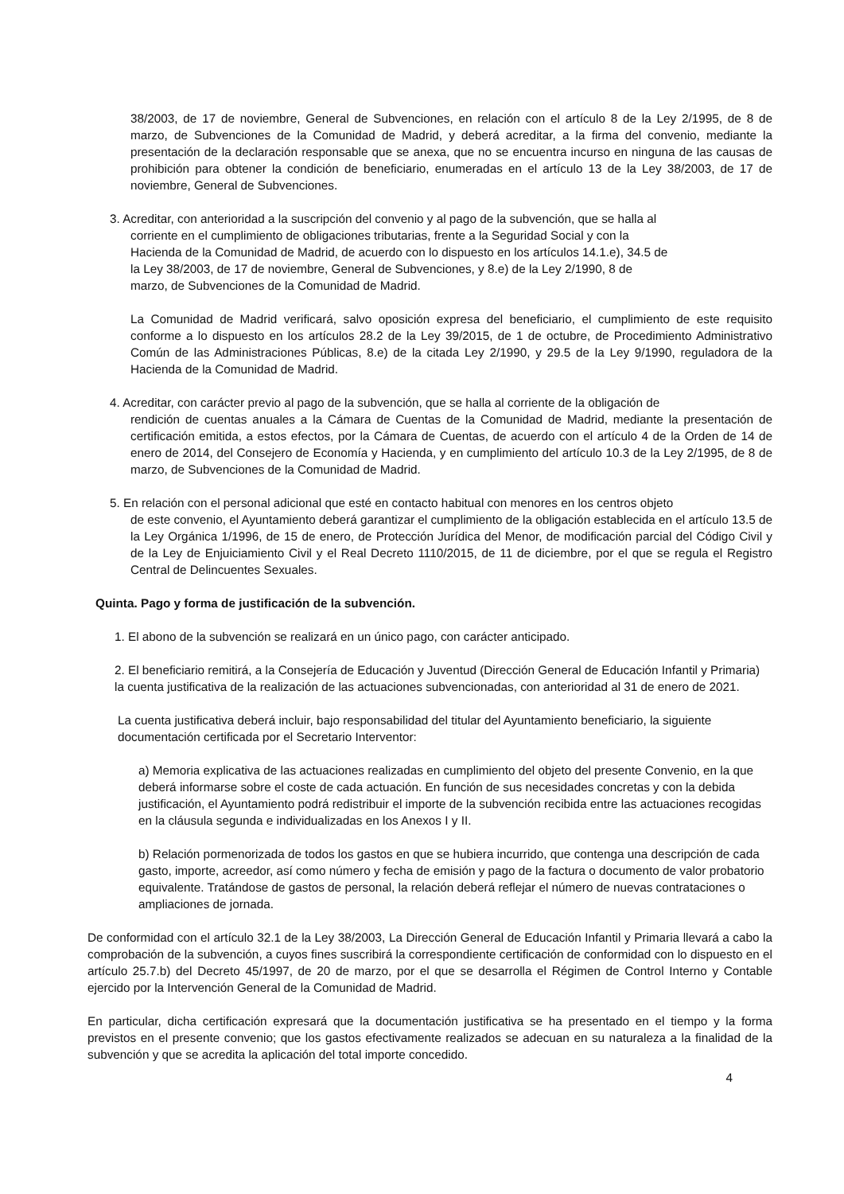38/2003, de 17 de noviembre, General de Subvenciones, en relación con el artículo 8 de la Ley 2/1995, de 8 de marzo, de Subvenciones de la Comunidad de Madrid, y deberá acreditar, a la firma del convenio, mediante la presentación de la declaración responsable que se anexa, que no se encuentra incurso en ninguna de las causas de prohibición para obtener la condición de beneficiario, enumeradas en el artículo 13 de la Ley 38/2003, de 17 de noviembre, General de Subvenciones.
3. Acreditar, con anterioridad a la suscripción del convenio y al pago de la subvención, que se halla al
corriente en el cumplimiento de obligaciones tributarias, frente a la Seguridad Social y con la
Hacienda de la Comunidad de Madrid, de acuerdo con lo dispuesto en los artículos 14.1.e), 34.5 de
la Ley 38/2003, de 17 de noviembre, General de Subvenciones, y 8.e) de la Ley 2/1990, 8 de
marzo, de Subvenciones de la Comunidad de Madrid.
La Comunidad de Madrid verificará, salvo oposición expresa del beneficiario, el cumplimiento de este requisito conforme a lo dispuesto en los artículos 28.2 de la Ley 39/2015, de 1 de octubre, de Procedimiento Administrativo Común de las Administraciones Públicas, 8.e) de la citada Ley 2/1990, y 29.5 de la Ley 9/1990, reguladora de la Hacienda de la Comunidad de Madrid.
4. Acreditar, con carácter previo al pago de la subvención, que se halla al corriente de la obligación de
rendición de cuentas anuales a la Cámara de Cuentas de la Comunidad de Madrid, mediante la presentación de certificación emitida, a estos efectos, por la Cámara de Cuentas, de acuerdo con el artículo 4 de la Orden de 14 de enero de 2014, del Consejero de Economía y Hacienda, y en cumplimiento del artículo 10.3 de la Ley 2/1995, de 8 de marzo, de Subvenciones de la Comunidad de Madrid.
5. En relación con el personal adicional que esté en contacto habitual con menores en los centros objeto
de este convenio, el Ayuntamiento deberá garantizar el cumplimiento de la obligación establecida en el artículo 13.5 de la Ley Orgánica 1/1996, de 15 de enero, de Protección Jurídica del Menor, de modificación parcial del Código Civil y de la Ley de Enjuiciamiento Civil y el Real Decreto 1110/2015, de 11 de diciembre, por el que se regula el Registro Central de Delincuentes Sexuales.
Quinta. Pago y forma de justificación de la subvención.
1. El abono de la subvención se realizará en un único pago, con carácter anticipado.
2. El beneficiario remitirá, a la Consejería de Educación y Juventud (Dirección General de Educación Infantil y Primaria) la cuenta justificativa de la realización de las actuaciones subvencionadas, con anterioridad al 31 de enero de 2021.
La cuenta justificativa deberá incluir, bajo responsabilidad del titular del Ayuntamiento beneficiario, la siguiente documentación certificada por el Secretario Interventor:
a) Memoria explicativa de las actuaciones realizadas en cumplimiento del objeto del presente Convenio, en la que deberá informarse sobre el coste de cada actuación. En función de sus necesidades concretas y con la debida justificación, el Ayuntamiento podrá redistribuir el importe de la subvención recibida entre las actuaciones recogidas en la cláusula segunda e individualizadas en los Anexos I y II.
b) Relación pormenorizada de todos los gastos en que se hubiera incurrido, que contenga una descripción de cada gasto, importe, acreedor, así como número y fecha de emisión y pago de la factura o documento de valor probatorio equivalente. Tratándose de gastos de personal, la relación deberá reflejar el número de nuevas contrataciones o ampliaciones de jornada.
De conformidad con el artículo 32.1 de la Ley 38/2003, La Dirección General de Educación Infantil y Primaria llevará a cabo la comprobación de la subvención, a cuyos fines suscribirá la correspondiente certificación de conformidad con lo dispuesto en el artículo 25.7.b) del Decreto 45/1997, de 20 de marzo, por el que se desarrolla el Régimen de Control Interno y Contable ejercido por la Intervención General de la Comunidad de Madrid.
En particular, dicha certificación expresará que la documentación justificativa se ha presentado en el tiempo y la forma previstos en el presente convenio; que los gastos efectivamente realizados se adecuan en su naturaleza a la finalidad de la subvención y que se acredita la aplicación del total importe concedido.
4